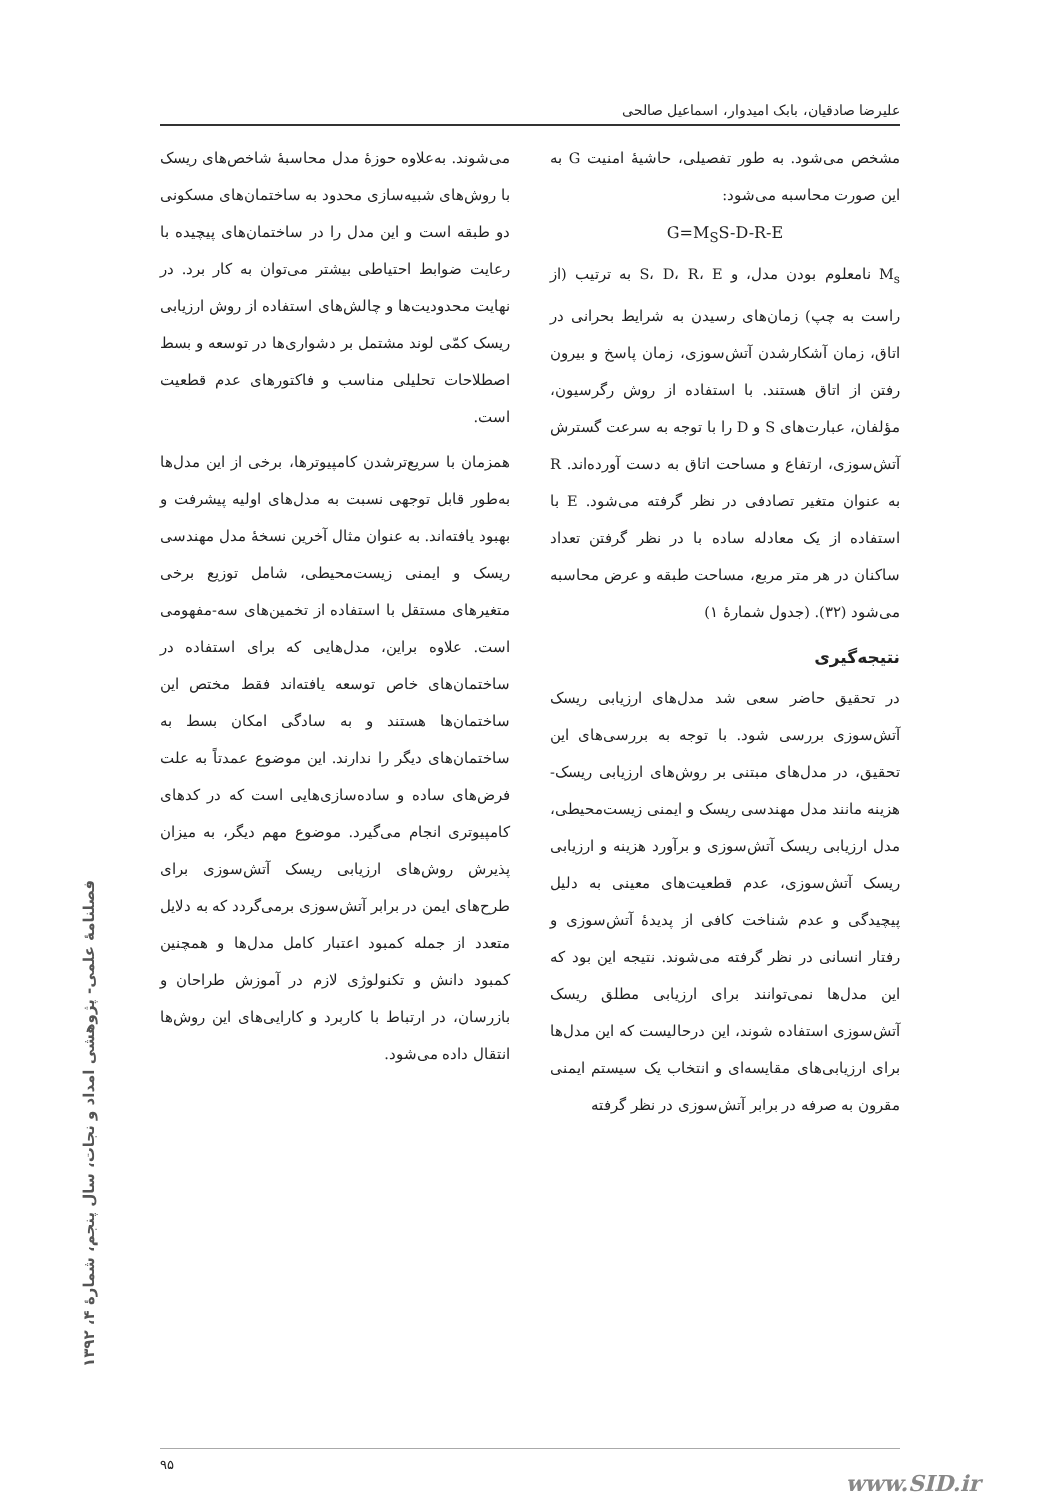علیرضا صادقیان، بابک امیدوار، اسماعیل صالحی
مشخص می‌شود. به طور تفصیلی، حاشیهٔ امنیت G به این صورت محاسبه می‌شود:
G=M<sub>S</sub>S-D-R-E
M<sub>s</sub> نامعلوم بودن مدل، و S، D، R، E به ترتیب (از راست به چپ) زمان‌های رسیدن به شرایط بحرانی در اتاق، زمان آشکارشدن آتش‌سوزی، زمان پاسخ و بیرون رفتن از اتاق هستند. با استفاده از روش رگرسیون، مؤلفان، عبارت‌های S و D را با توجه به سرعت گسترش آتش‌سوزی، ارتفاع و مساحت اتاق به دست آورده‌اند. R به عنوان متغیر تصادفی در نظر گرفته می‌شود. E با استفاده از یک معادله ساده با در نظر گرفتن تعداد ساکنان در هر متر مربع، مساحت طبقه و عرض محاسبه می‌شود (۳۲). (جدول شمارهٔ ۱)
نتیجه‌گیری
در تحقیق حاضر سعی شد مدل‌های ارزیابی ریسک آتش‌سوزی بررسی شود. با توجه به بررسی‌های این تحقیق، در مدل‌های مبتنی بر روش‌های ارزیابی ریسک-هزینه مانند مدل مهندسی ریسک و ایمنی زیست‌محیطی، مدل ارزیابی ریسک آتش‌سوزی و برآورد هزینه و ارزیابی ریسک آتش‌سوزی، عدم قطعیت‌های معینی به دلیل پیچیدگی و عدم شناخت کافی از پدیدهٔ آتش‌سوزی و رفتار انسانی در نظر گرفته می‌شوند. نتیجه این بود که این مدل‌ها نمی‌توانند برای ارزیابی مطلق ریسک آتش‌سوزی استفاده شوند، این درحالیست که این مدل‌ها برای ارزیابی‌های مقایسه‌ای و انتخاب یک سیستم ایمنی مقرون به صرفه در برابر آتش‌سوزی در نظر گرفته
می‌شوند. به‌علاوه حوزهٔ مدل محاسبهٔ شاخص‌های ریسک با روش‌های شبیه‌سازی محدود به ساختمان‌های مسکونی دو طبقه است و این مدل را در ساختمان‌های پیچیده با رعایت ضوابط احتیاطی بیشتر می‌توان به کار برد. در نهایت محدودیت‌ها و چالش‌های استفاده از روش ارزیابی ریسک کمّی لوند مشتمل بر دشواری‌ها در توسعه و بسط اصطلاحات تحلیلی مناسب و فاکتورهای عدم قطعیت است.
همزمان با سریع‌ترشدن کامپیوترها، برخی از این مدل‌ها به‌طور قابل توجهی نسبت به مدل‌های اولیه پیشرفت و بهبود یافته‌اند. به عنوان مثال آخرین نسخهٔ مدل مهندسی ریسک و ایمنی زیست‌محیطی، شامل توزیع برخی متغیرهای مستقل با استفاده از تخمین‌های سه-مفهومی است. علاوه براین، مدل‌هایی که برای استفاده در ساختمان‌های خاص توسعه یافته‌اند فقط مختص این ساختمان‌ها هستند و به سادگی امکان بسط به ساختمان‌های دیگر را ندارند. این موضوع عمدتاً به علت فرض‌های ساده و ساده‌سازی‌هایی است که در کدهای کامپیوتری انجام می‌گیرد. موضوع مهم دیگر، به میزان پذیرش روش‌های ارزیابی ریسک آتش‌سوزی برای طرح‌های ایمن در برابر آتش‌سوزی برمی‌گردد که به دلایل متعدد از جمله کمبود اعتبار کامل مدل‌ها و همچنین کمبود دانش و تکنولوژی لازم در آموزش طراحان و بازرسان، در ارتباط با کاربرد و کارایی‌های این روش‌ها انتقال داده می‌شود.
فصلنامهٔ علمی- پژوهشی امداد و نجات، سال پنجم، شمارهٔ ۴، ۱۳۹۲
۹۵
www.SID.ir